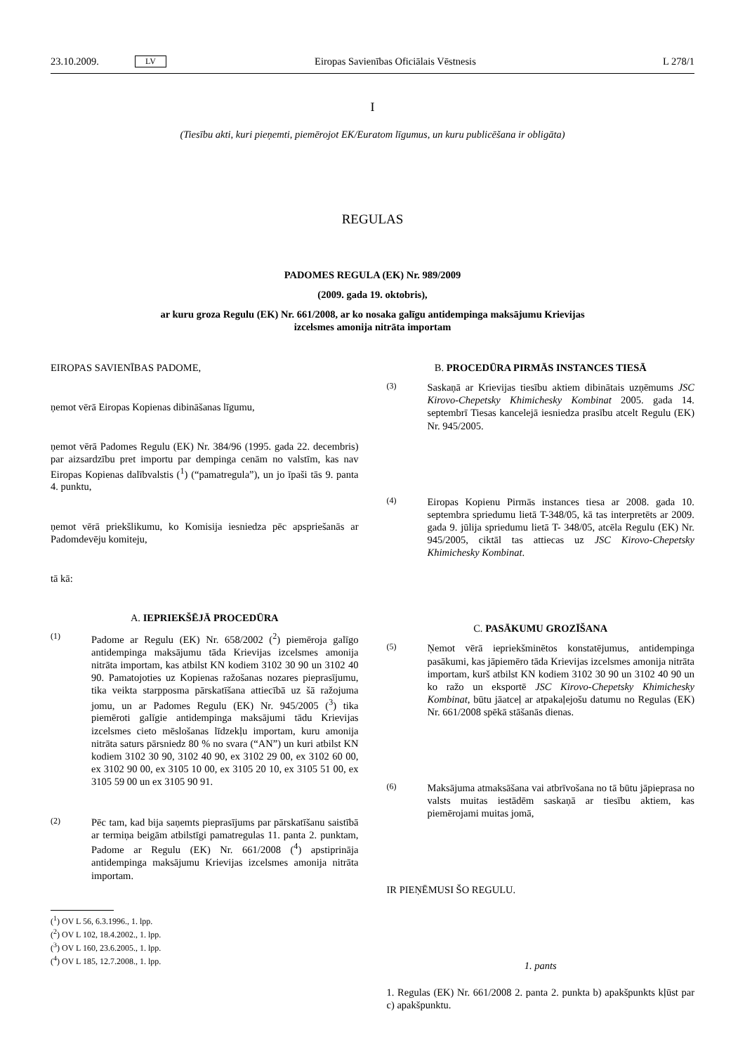23.10.2009. LV Eiropas Savienības Oficiālais Vēstnesis L 278/1
I
(Tiesību akti, kuri pieņemti, piemērojot EK/Euratom līgumus, un kuru publicēšana ir obligāta)
REGULAS
PADOMES REGULA (EK) Nr. 989/2009
(2009. gada 19. oktobris),
ar kuru groza Regulu (EK) Nr. 661/2008, ar ko nosaka galīgu antidempinga maksājumu Krievijas
izcelsmes amonija nitrāta importam
EIROPAS SAVIENĪBAS PADOME,
ņemot vērā Eiropas Kopienas dibināšanas līgumu,
ņemot vērā Padomes Regulu (EK) Nr. 384/96 (1995. gada 22. decembris) par aizsardzību pret importu par dempinga cenām no valstīm, kas nav Eiropas Kopienas dalībvalstis (<sup>1</sup>) (“pamatregula”), un jo īpaši tās 9. panta 4. punktu,
ņemot vērā priekšlikumu, ko Komisija iesniedza pēc apspriešanās ar Padomdevēju komiteju,
tā kā:
A. IEPRIEKŠĒJĀ PROCEDŪRA
(1) Padome ar Regulu (EK) Nr. 658/2002 (<sup>2</sup>) piemēroja galīgo antidempinga maksājumu tāda Krievijas izcelsmes amonija nitrāta importam, kas atbilst KN kodiem 3102 30 90 un 3102 40 90. Pamatojoties uz Kopienas ražošanas nozares pieprasījumu, tika veikta starpposma pārskatīšana attiecībā uz šā ražojuma jomu, un ar Padomes Regulu (EK) Nr. 945/2005 (<sup>3</sup>) tika piemēroti galīgie antidempinga maksājumi tādu Krievijas izcelsmes cieto mēslošanas līdzekļu importam, kuru amonija nitrāta saturs pārsniedz 80 % no svara (“AN”) un kuri atbilst KN kodiem 3102 30 90, 3102 40 90, ex 3102 29 00, ex 3102 60 00, ex 3102 90 00, ex 3105 10 00, ex 3105 20 10, ex 3105 51 00, ex 3105 59 00 un ex 3105 90 91.
(2) Pēc tam, kad bija saņemts pieprasījums par pārskatīšanu saistībā ar termiņa beigām atbilstīgi pamatregulas 11. panta 2. punktam, Padome ar Regulu (EK) Nr. 661/2008 (<sup>4</sup>) apstiprināja antidempinga maksājumu Krievijas izcelsmes amonija nitrāta importam.
(<sup>1</sup>) OV L 56, 6.3.1996., 1. lpp.
(<sup>2</sup>) OV L 102, 18.4.2002., 1. lpp.
(<sup>3</sup>) OV L 160, 23.6.2005., 1. lpp.
(<sup>4</sup>) OV L 185, 12.7.2008., 1. lpp.
B. PROCEDŪRA PIRMĀS INSTANCES TIESĀ
(3) Saskaņā ar Krievijas tiesību aktiem dibinātais uzņēmums JSC Kirovo-Chepetsky Khimichesky Kombinat 2005. gada 14. septembrī Tiesas kancelejā iesniedza prasību atcelt Regulu (EK) Nr. 945/2005.
(4) Eiropas Kopienu Pirmās instances tiesa ar 2008. gada 10. septembra spriedumu lietā T-348/05, kā tas interpretēts ar 2009. gada 9. jūlija spriedumu lietā T- 348/05, atcēla Regulu (EK) Nr. 945/2005, ciktāl tas attiecas uz JSC Kirovo-Chepetsky Khimichesky Kombinat.
C. PASĀKUMU GROZĪŠANA
(5) Ņemot vērā iepriekšminētos konstatējumus, antidempinga pasākumi, kas jāpiemēro tāda Krievijas izcelsmes amonija nitrāta importam, kurš atbilst KN kodiem 3102 30 90 un 3102 40 90 un ko ražo un eksportē JSC Kirovo-Chepetsky Khimichesky Kombinat, būtu jāatceļ ar atpakaļejošu datumu no Regulas (EK) Nr. 661/2008 spēkā stāšanās dienas.
(6) Maksājuma atmaksāšana vai atbrīvošana no tā būtu jāpieprasa no valsts muitas iestādēm saskaņā ar tiesību aktiem, kas piemērojami muitas jomā,
IR PIEŅĒMUSI ŠO REGULU.
1. pants
1. Regulas (EK) Nr. 661/2008 2. panta 2. punkta b) apakšpunkts kļūst par c) apakšpunktu.